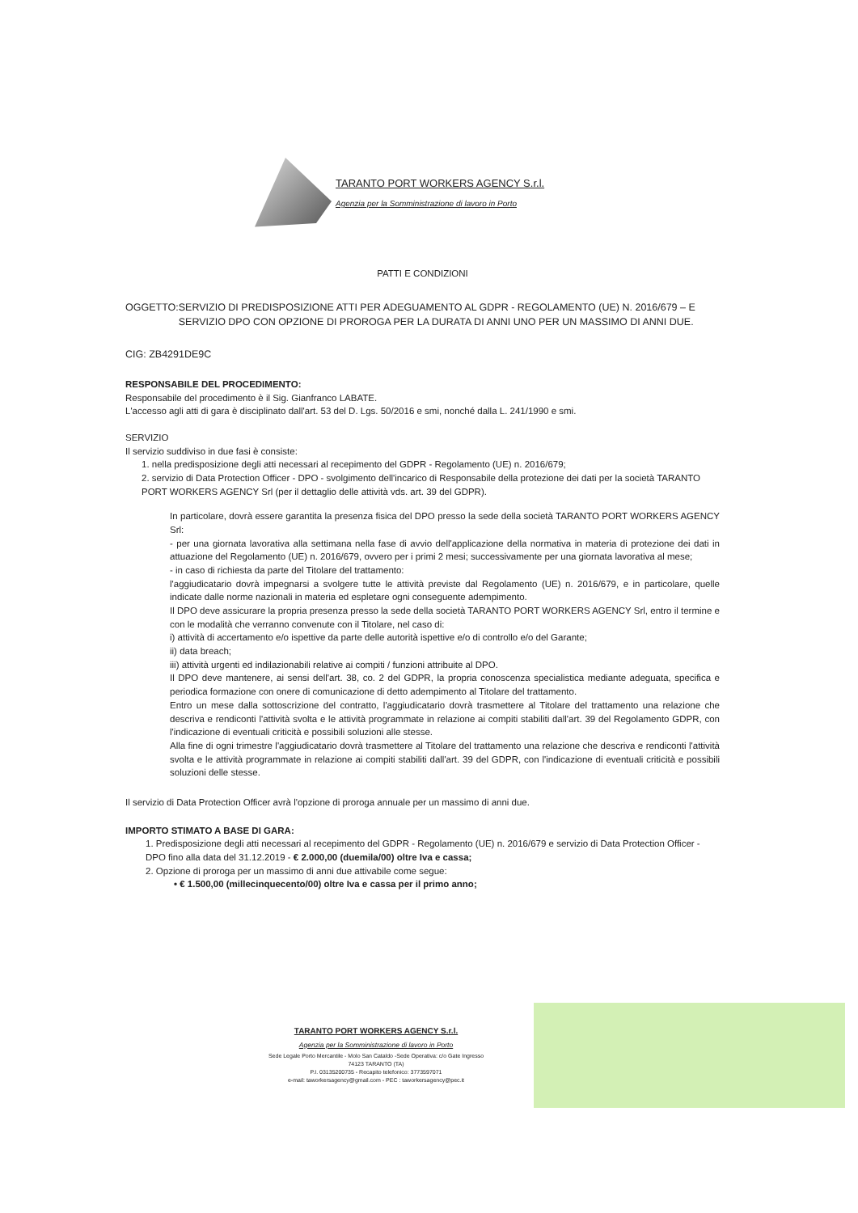TARANTO PORT WORKERS AGENCY S.r.l.
Agenzia per la Somministrazione di lavoro in Porto
PATTI E CONDIZIONI
OGGETTO: SERVIZIO DI PREDISPOSIZIONE ATTI PER ADEGUAMENTO AL GDPR - REGOLAMENTO (UE) N. 2016/679 – E SERVIZIO DPO CON OPZIONE DI PROROGA PER LA DURATA DI ANNI UNO PER UN MASSIMO DI ANNI DUE.
CIG: ZB4291DE9C
RESPONSABILE DEL PROCEDIMENTO:
Responsabile del procedimento è il Sig. Gianfranco LABATE.
L'accesso agli atti di gara è disciplinato dall'art. 53 del D. Lgs. 50/2016 e smi, nonché dalla L. 241/1990 e smi.
SERVIZIO
Il servizio suddiviso in due fasi è consiste:
1. nella predisposizione degli atti necessari al recepimento del GDPR - Regolamento (UE) n. 2016/679;
2. servizio di Data Protection Officer - DPO - svolgimento dell'incarico di Responsabile della protezione dei dati per la società TARANTO PORT WORKERS AGENCY Srl (per il dettaglio delle attività vds. art. 39 del GDPR).
In particolare, dovrà essere garantita la presenza fisica del DPO presso la sede della società TARANTO PORT WORKERS AGENCY Srl:
- per una giornata lavorativa alla settimana nella fase di avvio dell'applicazione della normativa in materia di protezione dei dati in attuazione del Regolamento (UE) n. 2016/679, ovvero per i primi 2 mesi; successivamente per una giornata lavorativa al mese;
- in caso di richiesta da parte del Titolare del trattamento:
l'aggiudicatario dovrà impegnarsi a svolgere tutte le attività previste dal Regolamento (UE) n. 2016/679, e in particolare, quelle indicate dalle norme nazionali in materia ed espletare ogni conseguente adempimento.
Il DPO deve assicurare la propria presenza presso la sede della società TARANTO PORT WORKERS AGENCY Srl, entro il termine e con le modalità che verranno convenute con il Titolare, nel caso di:
i) attività di accertamento e/o ispettive da parte delle autorità ispettive e/o di controllo e/o del Garante;
ii) data breach;
iii) attività urgenti ed indilazionabili relative ai compiti / funzioni attribuite al DPO.
Il DPO deve mantenere, ai sensi dell'art. 38, co. 2 del GDPR, la propria conoscenza specialistica mediante adeguata, specifica e periodica formazione con onere di comunicazione di detto adempimento al Titolare del trattamento.
Entro un mese dalla sottoscrizione del contratto, l'aggiudicatario dovrà trasmettere al Titolare del trattamento una relazione che descriva e rendiconti l'attività svolta e le attività programmate in relazione ai compiti stabiliti dall'art. 39 del Regolamento GDPR, con l'indicazione di eventuali criticità e possibili soluzioni alle stesse.
Alla fine di ogni trimestre l'aggiudicatario dovrà trasmettere al Titolare del trattamento una relazione che descriva e rendiconti l'attività svolta e le attività programmate in relazione ai compiti stabiliti dall'art. 39 del GDPR, con l'indicazione di eventuali criticità e possibili soluzioni delle stesse.
Il servizio di Data Protection Officer avrà l'opzione di proroga annuale per un massimo di anni due.
IMPORTO STIMATO A BASE DI GARA:
1. Predisposizione degli atti necessari al recepimento del GDPR - Regolamento (UE) n. 2016/679 e servizio di Data Protection Officer - DPO fino alla data del 31.12.2019 - € 2.000,00 (duemila/00) oltre Iva e cassa;
2. Opzione di proroga per un massimo di anni due attivabile come segue:
• € 1.500,00 (millecinquecento/00) oltre Iva e cassa per il primo anno;
TARANTO PORT WORKERS AGENCY S.r.l.
Agenzia per la Somministrazione di lavoro in Porto
Sede Legale Porto Mercantile - Molo San Cataldo -Sede Operativa: c/o Gate Ingresso
74123 TARANTO (TA)
P.I. 03135200735 - Recapito telefonico: 3773597071
e-mail: taworkersagency@gmail.com - PEC : taworkersagency@pec.it